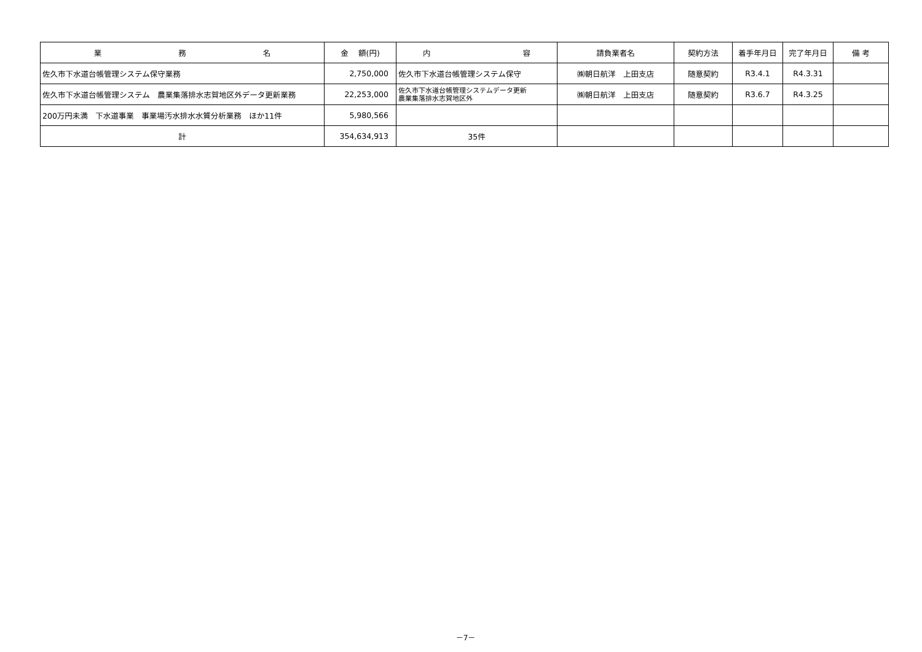| 業 務 名 | 金 額(円) | 内 容 | 請負業者名 | 契約方法 | 着手年月日 | 完了年月日 | 備 考 |
| --- | --- | --- | --- | --- | --- | --- | --- |
| 佐久市下水道台帳管理システム保守業務 | 2,750,000 | 佐久市下水道台帳管理システム保守 | ㈱朝日航洋 上田支店 | 随意契約 | R3.4.1 | R4.3.31 | |
| 佐久市下水道台帳管理システム 農業集落排水志賀地区外データ更新業務 | 22,253,000 | 佐久市下水道台帳管理システムデータ更新 農業集落排水志賀地区外 | ㈱朝日航洋 上田支店 | 随意契約 | R3.6.7 | R4.3.25 | |
| 200万円未満 下水道事業 事業場汚水排水水質分析業務 ほか11件 | 5,980,566 | | | | | | |
| 計 | 354,634,913 | 35件 | | | | | |
－7－